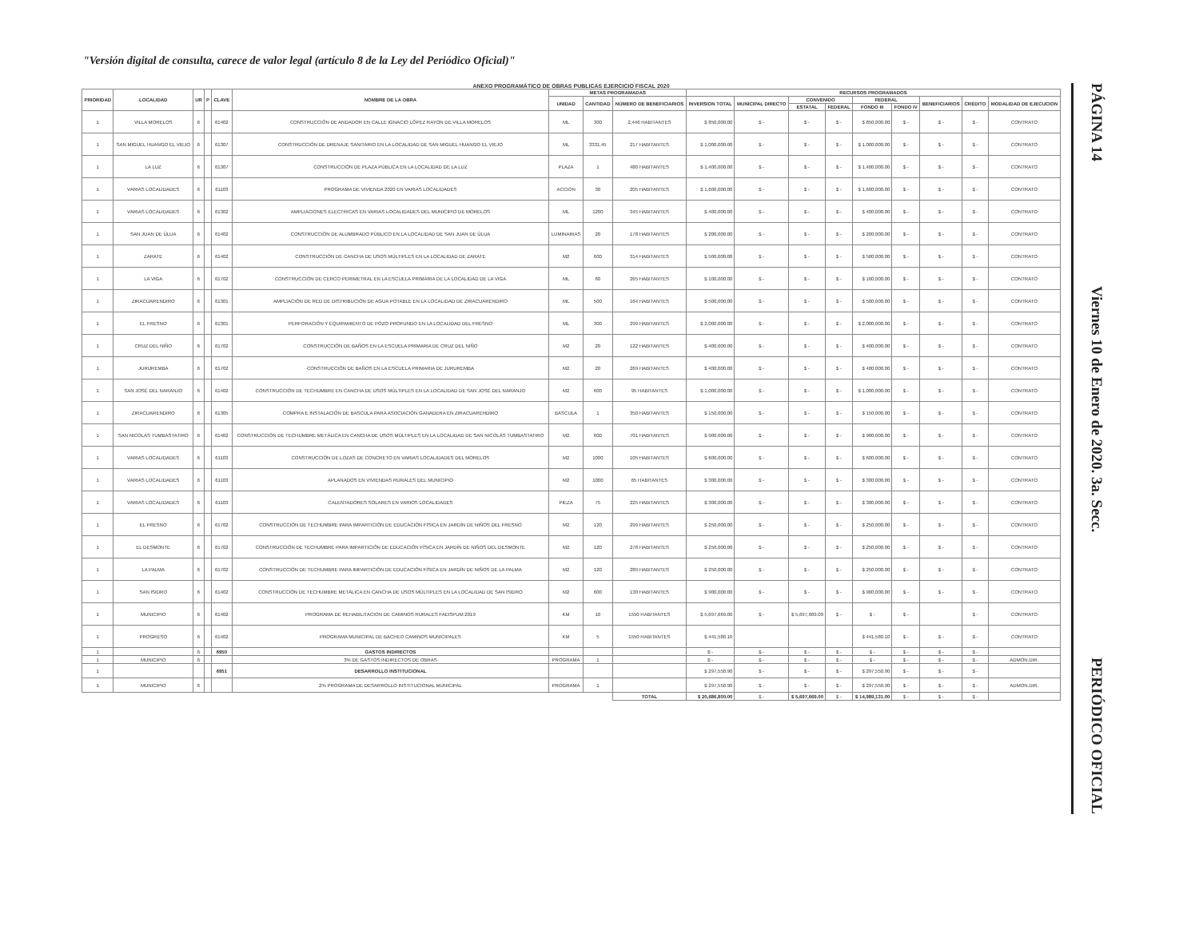"Versión digital de consulta, carece de valor legal (artículo 8 de la Ley del Periódico Oficial)"
ANEXO PROGRAMÁTICO DE OBRAS PUBLICAS EJERCICIO FISCAL 2020
| PRIORIDAD | LOCALIDAD | UR | P | CLAVE | NOMBRE DE LA OBRA | METAS PROGRAMADAS | | | RECURSOS PROGRAMADOS | | | | | | | | |
| --- | --- | --- | --- | --- | --- | --- | --- | --- | --- | --- | --- | --- | --- | --- | --- | --- | --- |
| | | | | | | UNIDAD | CANTIDAD | NÚMERO DE BENEFICIARIOS | INVERSION TOTAL | MUNICIPAL DIRECTO | CONVENIDO | | FEDERAL | | BENEFICIARIOS | CRÉDITO | MODALIDAD DE EJECUCION |
| | | | | | | | | | | | ESTATAL | FEDERAL | FONDO III | FONDO IV | | | |
| 1 | VILLA MORELOS | 6 | | 61402 | CONSTRUCCIÓN DE ANDADOR EN CALLE IGNACIO LÓPEZ RAYON DE VILLA MORELOS | ML | 300 | 2,446 HABITANTES | $ 850,000.00 | $ - | $ - | $ - | $ 850,000.00 | $ - | $ - | $ - | CONTRATO |
| 1 | SAN MIGUEL HUANGO EL VIEJO | 6 | | 61307 | CONSTRUCCIÓN DE DRENAJE SANITARIO EN LA LOCALIDAD DE SAN MIGUEL HUANGO EL VIEJO | ML | 3331.45 | 217 HABITANTES | $ 1,000,000.00 | $ - | $ - | $ - | $ 1,000,000.00 | $ - | $ - | $ - | CONTRATO |
| 1 | LA LUZ | 6 | | 61307 | CONSTRUCCIÓN DE PLAZA PÚBLICA EN LA LOCALIDAD DE LA LUZ | PLAZA | 1 | 480 HABITANTES | $ 1,400,000.00 | $ - | $ - | $ - | $ 1,400,000.00 | $ - | $ - | $ - | CONTRATO |
| 1 | VARIAS LOCALIDADES | 6 | | 61103 | PROGRAMA DE VIVIENDA 2020 EN VARIAS LOCALIDADES | ACCION | 30 | 205 HABITANTES | $ 1,600,000.00 | $ - | $ - | $ - | $ 1,600,000.00 | $ - | $ - | $ - | CONTRATO |
| 1 | VARIAS LOCALIDADES | 6 | | 61302 | AMPLIACIONES ELECTRICAS EN VARIAS LOCALIDADES DEL MUNICIPIO DE MORELOS | ML | 1200 | 345 HABITANTES | $ 400,000.00 | $ - | $ - | $ - | $ 400,000.00 | $ - | $ - | $ - | CONTRATO |
| 1 | SAN JUAN DE ÚLUA | 6 | | 61402 | CONSTRUCCIÓN DE ALUMBRADO PÚBLICO EN LA LOCALIDAD DE SAN JUAN DE ÚLUA | LUMINARIAS | 20 | 178 HABITANTES | $ 200,000.00 | $ - | $ - | $ - | $ 200,000.00 | $ - | $ - | $ - | CONTRATO |
| 1 | ZARATE | 6 | | 61402 | CONSTRUCCIÓN DE CANCHA DE USOS MÚLTIPLES EN LA LOCALIDAD DE ZARATE | M2 | 600 | 314 HABITANTES | $ 500,000.00 | $ - | $ - | $ - | $ 500,000.00 | $ - | $ - | $ - | CONTRATO |
| 1 | LA VIGA | 6 | | 61702 | CONSTRUCCIÓN DE CERCO PERIMETRAL EN LA ESCUELA PRIMARIA DE LA LOCALIDAD DE LA VIGA | ML | 60 | 265 HABITANTES | $ 100,000.00 | $ - | $ - | $ - | $ 100,000.00 | $ - | $ - | $ - | CONTRATO |
| 1 | ZIRACUARENDIRO | 6 | | 61301 | AMPLIACIÓN DE RED DE DISTRIBUCIÓN DE AGUA POTABLE EN LA LOCALIDAD DE ZIRACUARENDIRO | ML | 500 | 164 HABITANTES | $ 500,000.00 | $ - | $ - | $ - | $ 500,000.00 | $ - | $ - | $ - | CONTRATO |
| 1 | EL FRESNO | 6 | | 61301 | PERFORACIÓN Y EQUIPAMIENTO DE POZO PROFUNDO EN LA LOCALIDAD DEL FRESNO | ML | 300 | 299 HABITANTES | $ 2,000,000.00 | $ - | $ - | $ - | $ 2,000,000.00 | $ - | $ - | $ - | CONTRATO |
| 1 | CRUZ DEL NIÑO | 6 | | 61702 | CONSTRUCCIÓN DE BAÑOS EN LA ESCUELA PRIMARIA DE CRUZ DEL NIÑO | M2 | 20 | 122 HABITANTES | $ 400,000.00 | $ - | $ - | $ - | $ 400,000.00 | $ - | $ - | $ - | CONTRATO |
| 1 | JURUREMBA | 6 | | 61702 | CONSTRUCCIÓN DE BAÑOS EN LA ESCUELA PRIMARIA DE JURUREMBA | M2 | 20 | 269 HABITANTES | $ 400,000.00 | $ - | $ - | $ - | $ 400,000.00 | $ - | $ - | $ - | CONTRATO |
| 1 | SAN JOSÉ DEL NARANJO | 6 | | 61402 | CONSTRUCCIÓN DE TECHUMBRE EN CANCHA DE USOS MÚLTIPLES EN LA LOCALIDAD DE SAN JOSÉ DEL NARANJO | M2 | 600 | 95 HABITANTES | $ 1,000,000.00 | $ - | $ - | $ - | $ 1,000,000.00 | $ - | $ - | $ - | CONTRATO |
| 1 | ZIRACUARENDIRO | 6 | | 61305 | COMPRA E INSTALACIÓN DE BASCULA PARA ASOCIACIÓN GANADERA EN ZIRACUARENDIRO | BASCULA | 1 | 350 HABITANTES | $ 150,000.00 | $ - | $ - | $ - | $ 150,000.00 | $ - | $ - | $ - | CONTRATO |
| 1 | SAN NICOLÁS TUMBASTATIRO | 6 | | 61402 | CONSTRUCCIÓN DE TECHUMBRE METÁLICA EN CANCHA DE USOS MÚLTIPLES EN LA LOCALIDAD DE SAN NICOLÁS TUMBASTATIRO | M2 | 600 | 701 HABITANTES | $ 900,000.00 | $ - | $ - | $ - | $ 900,000.00 | $ - | $ - | $ - | CONTRATO |
| 1 | VARIAS LOCALIDADES | 6 | | 61103 | CONSTRUCCIÓN DE LOZAS DE CONCRETO EN VARIAS LOCALIDADES DEL MORELOS | M2 | 1000 | 105 HABITANTES | $ 600,000.00 | $ - | $ - | $ - | $ 600,000.00 | $ - | $ - | $ - | CONTRATO |
| 1 | VARIAS LOCALIDADES | 6 | | 61103 | APLANADOS EN VIVIENDAS RURALES DEL MUNICIPIO | M2 | 1000 | 65 HABITANTES | $ 300,000.00 | $ - | $ - | $ - | $ 300,000.00 | $ - | $ - | $ - | CONTRATO |
| 1 | VARIAS LOCALIDADES | 6 | | 61103 | CALENTADORES SOLARES EN VARIOS LOCALIDADES | PIEZA | 75 | 225 HABITANTES | $ 300,000.00 | $ - | $ - | $ - | $ 300,000.00 | $ - | $ - | $ - | CONTRATO |
| 1 | EL FRESNO | 6 | | 61702 | CONSTRUCCIÓN DE TECHUMBRE PARA IMPARTICIÓN DE EDUCACIÓN FÍSICA EN JARDÍN DE NIÑOS DEL FRESNO | M2 | 120 | 299 HABITANTES | $ 250,000.00 | $ - | $ - | $ - | $ 250,000.00 | $ - | $ - | $ - | CONTRATO |
| 1 | EL DESMONTE | 6 | | 61702 | CONSTRUCCIÓN DE TECHUMBRE PARA IMPARTICIÓN DE EDUCACIÓN FÍSICA EN JARDÍN DE NIÑOS DEL DESMONTE | M2 | 120 | 278 HABITANTES | $ 250,000.00 | $ - | $ - | $ - | $ 250,000.00 | $ - | $ - | $ - | CONTRATO |
| 1 | LA PALMA | 6 | | 61702 | CONSTRUCCIÓN DE TECHUMBRE PARA IMPARTICIÓN DE EDUCACIÓN FÍSICA EN JARDÍN DE NIÑOS DE LA PALMA | M2 | 120 | 289 HABITANTES | $ 250,000.00 | $ - | $ - | $ - | $ 250,000.00 | $ - | $ - | $ - | CONTRATO |
| 1 | SAN ISIDRO | 6 | | 61402 | CONSTRUCCIÓN DE TECHUMBRE METÁLICA EN CANCHA DE USOS MÚLTIPLES EN LA LOCALIDAD DE SAN ISIDRO | M2 | 600 | 130 HABITANTES | $ 900,000.00 | $ - | $ - | $ - | $ 900,000.00 | $ - | $ - | $ - | CONTRATO |
| 1 | MUNICIPIO | 6 | | 61402 | PROGRAMA DE REHABILITACION DE CAMINOS RURALES FAEISPUM 2019 | KM | 10 | 1550 HABITANTES | $ 5,697,669.00 | $ - | $ 5,697,669.00 | $ - | $ - | $ - | | $ - | CONTRATO |
| 1 | PROGRESO | 6 | | 61402 | PROGRAMA MUNICIPAL DE BACHEO CAMINOS MUNICIPALES | KM | 5 | 1550 HABITANTES | $ 441,580.10 | | | | $ 441,580.10 | $ - | $ - | $ - | CONTRATO |
| 1 | | 6 | | 6950 | GASTOS INDIRECTOS | | | | $ - | $ - | $ - | $ - | $ - | $ - | $ - | $ - | |
| 1 | MUNICIPIO | 6 | | | 3% DE GASTOS INDIRECTOS DE OBRAS | PROGRAMA | 1 | | $ - | $ - | $ - | $ - | $ - | $ - | $ - | $ - | ADMON.DIR. |
| 1 | | | | 6951 | DESARROLLO INSTITUCIONAL | | | | $ 297,550.90 | $ - | $ - | $ - | $ 297,550.90 | $ - | $ - | $ - | |
| 1 | MUNICIPIO | 6 | | | 2% PROGRAMA DE DESARROLLO INSTITUCIONAL MUNICIPAL | PROGRAMA | 1 | | $ 297,550.90 | $ - | $ - | $ - | $ 297,550.90 | $ - | $ - | $ - | ADMON.DIR. |
| | | | | | | | | TOTAL | $ 20,686,800.00 | $ - | $ 5,697,669.00 | $ - | $ 14,989,131.00 | $ - | $ - | $ - | |
PÁGINA 14
Viernes 10 de Enero de 2020. 3a. Secc.
PERIÓDICO OFICIAL